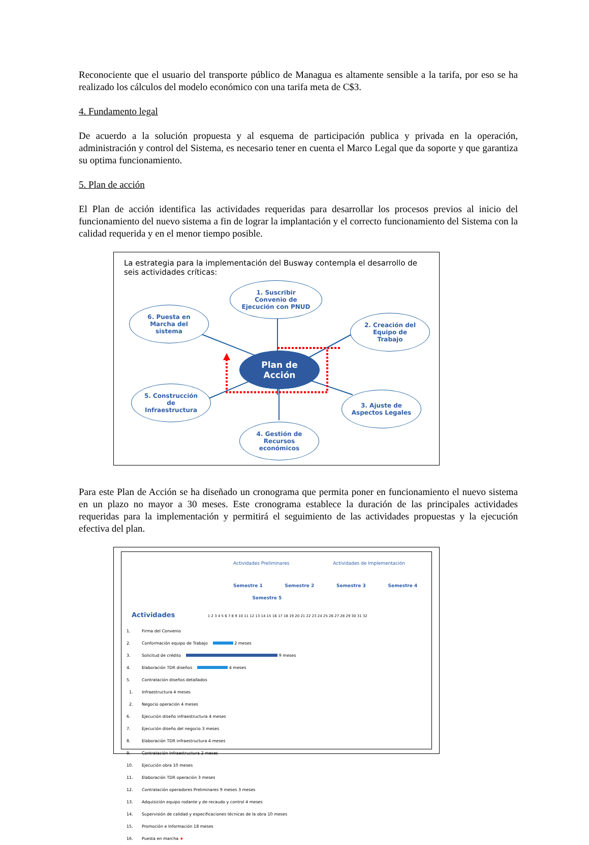Reconociente que el usuario del transporte público de Managua es altamente sensible a la tarifa, por eso se ha realizado los cálculos del modelo económico con una tarifa meta de C$3.
4. Fundamento legal
De acuerdo a la solución propuesta y al esquema de participación publica y privada en la operación, administración y control del Sistema, es necesario tener en cuenta el Marco Legal que da soporte y que garantiza su optima funcionamiento.
5. Plan de acción
El Plan de acción identifica las actividades requeridas para desarrollar los procesos previos al inicio del funcionamiento del nuevo sistema a fin de lograr la implantación y el correcto funcionamiento del Sistema con la calidad requerida y en el menor tiempo posible.
La estrategia para la implementación del Busway contempla el desarrollo de seis actividades críticas:
1. Suscribir
Convenio de
Ejecución con PNUD
6. Puesta en
Marcha del
sistema
2. Creación del
Equipo de
Trabajo
Plan de
Acción
5. Construcción
de
Infraestructura
3. Ajuste de
Aspectos Legales
4. Gestión de
Recursos
económicos
Para este Plan de Acción se ha diseñado un cronograma que permita poner en funcionamiento el nuevo sistema en un plazo no mayor a 30 meses. Este cronograma establece la duración de las principales actividades requeridas para la implementación y permitirá el seguimiento de las actividades propuestas y la ejecución efectiva del plan.
Actividades Preliminares Actividades de Implementación
Semestre 1 Semestre 2 Semestre 3 Semestre 4 Semestre 5
Actividades 1 2 3 4 5 6 7 8 9 10 11 12 13 14 15 16 17 18 19 20 21 22 23 24 25 26 27 28 29 30 31 32
1. Firma del Convenio
2. Conformación equipo de Trabajo 2 meses
3. Solicitud de crédito 9 meses
4. Elaboración TDR diseños 4 meses
5. Contratación diseños detallados
1. Infraestructura 4 meses
2. Negocio operación 4 meses
6. Ejecución diseño infraestructura 4 meses
7. Ejecución diseño del negocio 3 meses
8. Elaboración TDR infraestructura 4 meses
9. Contratación Infraestructura 2 meses
10. Ejecución obra 10 meses
11. Elaboración TDR operación 3 meses
12. Contratación operadores Preliminares 9 meses 3 meses
13. Adquisición equipo rodante y de recaudo y control 4 meses
14. Supervisión de calidad y especificaciones técnicas de la obra 10 meses
15. Promoción e Información 18 meses
16. Puesta en marcha ★